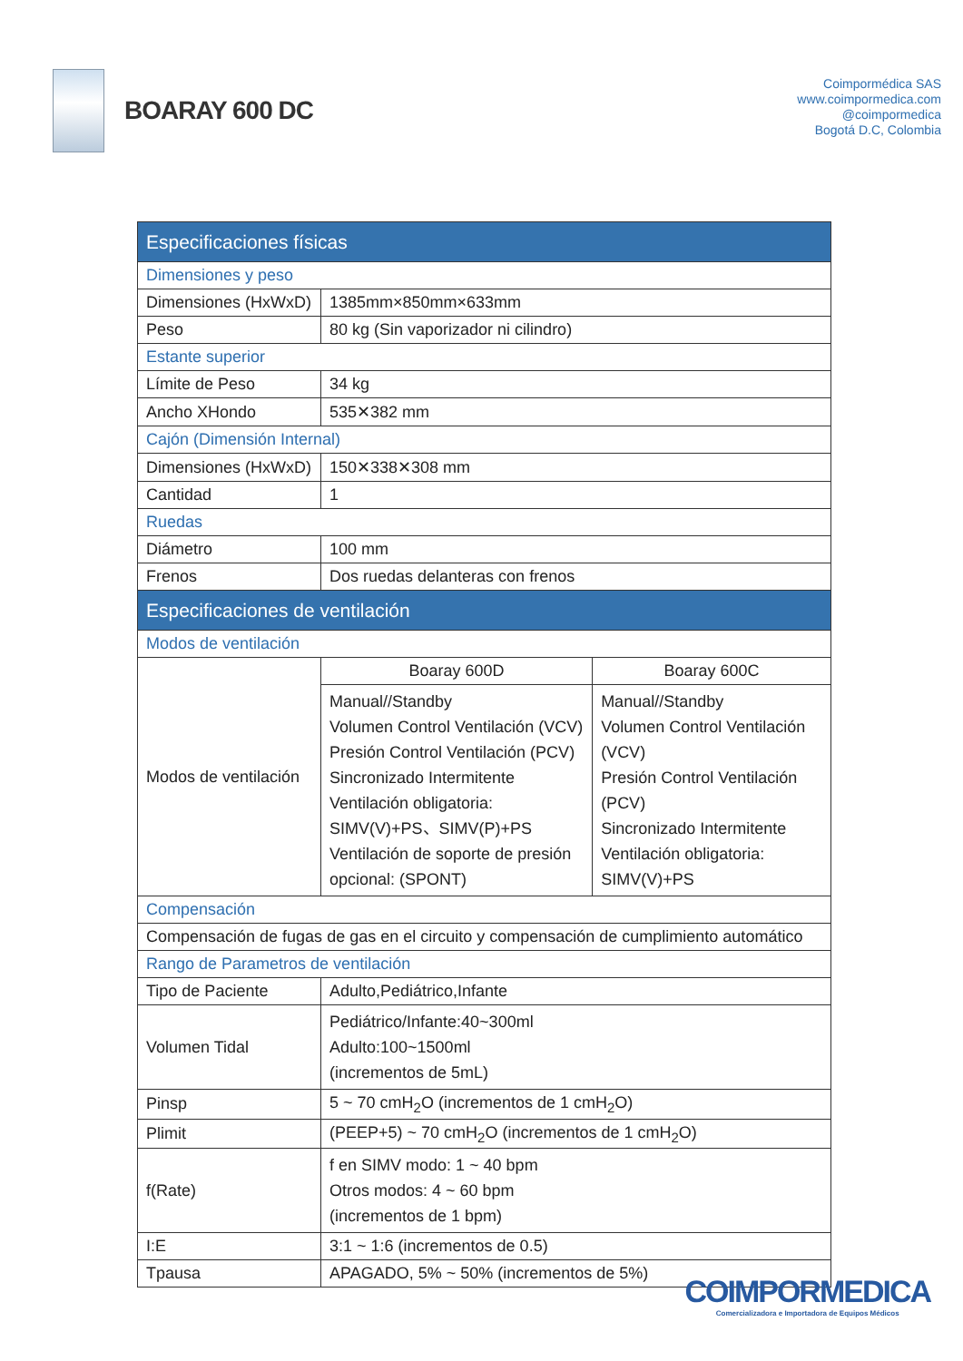BOARAY 600 DC
Coimpormédica SAS
www.coimpormedica.com
@coimpormedica
Bogotá D.C, Colombia
| Especificaciones físicas | | |
| Dimensiones y peso | | |
| Dimensiones (HxWxD) | 1385mm×850mm×633mm | |
| Peso | 80 kg (Sin vaporizador ni cilindro) | |
| Estante superior | | |
| Límite de Peso | 34 kg | |
| Ancho XHondo | 535✕382 mm | |
| Cajón (Dimensión Internal) | | |
| Dimensiones (HxWxD) | 150✕338✕308 mm | |
| Cantidad | 1 | |
| Ruedas | | |
| Diámetro | 100 mm | |
| Frenos | Dos ruedas delanteras con frenos | |
| Especificaciones de ventilación | | |
| Modos de ventilación | | |
| Modos de ventilación | Boaray 600D | Boaray 600C |
| | Manual//Standby Volumen Control Ventilación (VCV) Presión Control Ventilación (PCV) Sincronizado Intermitente Ventilación obligatoria: SIMV(V)+PS、SIMV(P)+PS Ventilación de soporte de presión opcional: (SPONT) | Manual//Standby Volumen Control Ventilación (VCV) Presión Control Ventilación (PCV) Sincronizado Intermitente Ventilación obligatoria: SIMV(V)+PS |
| Compensación | | |
| Compensación de fugas de gas en el circuito y compensación de cumplimiento automático | | |
| Rango de Parametros de ventilación | | |
| Tipo de Paciente | Adulto,Pediátrico,Infante | |
| Volumen Tidal | Pediátrico/Infante:40~300ml Adulto:100~1500ml (incrementos de 5mL) | |
| Pinsp | 5 ~ 70 cmH<sub>2</sub>O (incrementos de 1 cmH<sub>2</sub>O) | |
| Plimit | (PEEP+5) ~ 70 cmH<sub>2</sub>O (incrementos de 1 cmH<sub>2</sub>O) | |
| f(Rate) | f en SIMV modo: 1 ~ 40 bpm Otros modos: 4 ~ 60 bpm (incrementos de 1 bpm) | |
| I:E | 3:1 ~ 1:6 (incrementos de 0.5) | |
| Tpausa | APAGADO, 5% ~ 50% (incrementos de 5%) | |
COIMPORMEDICA
Comercializadora e Importadora de Equipos Médicos